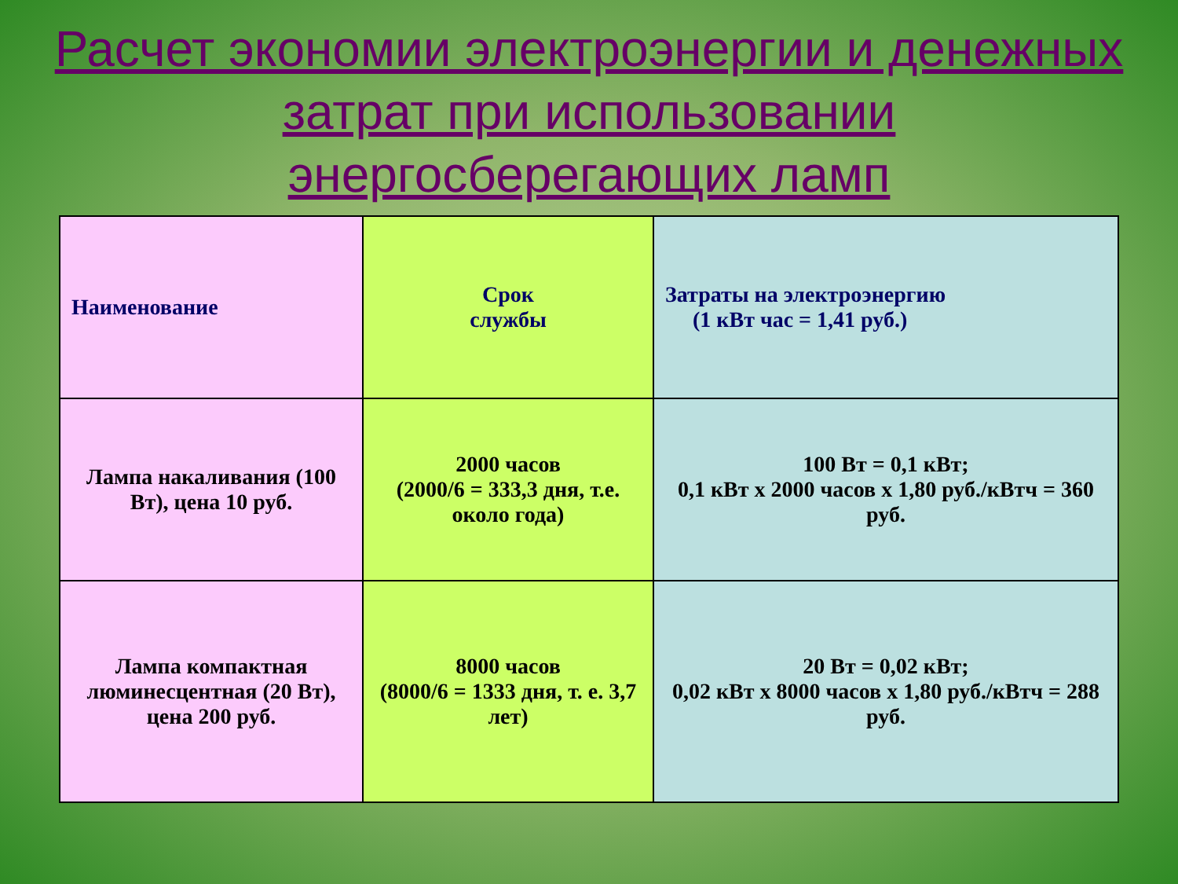Расчет экономии электроэнергии и денежных затрат при использовании энергосберегающих ламп
| Наименование | Срок службы | Затраты на электроэнергию (1 кВт час = 1,41 руб.) |
| --- | --- | --- |
| Лампа накаливания (100 Вт), цена 10 руб. | 2000 часов (2000/6 = 333,3 дня, т.е. около года) | 100 Вт = 0,1 кВт; 0,1 кВт х 2000 часов х 1,80 руб./кВтч = 360 руб. |
| Лампа компактная люминесцентная (20 Вт), цена 200 руб. | 8000 часов (8000/6 = 1333 дня, т. е. 3,7 лет) | 20 Вт = 0,02 кВт; 0,02 кВт х 8000 часов х 1,80 руб./кВтч = 288 руб. |